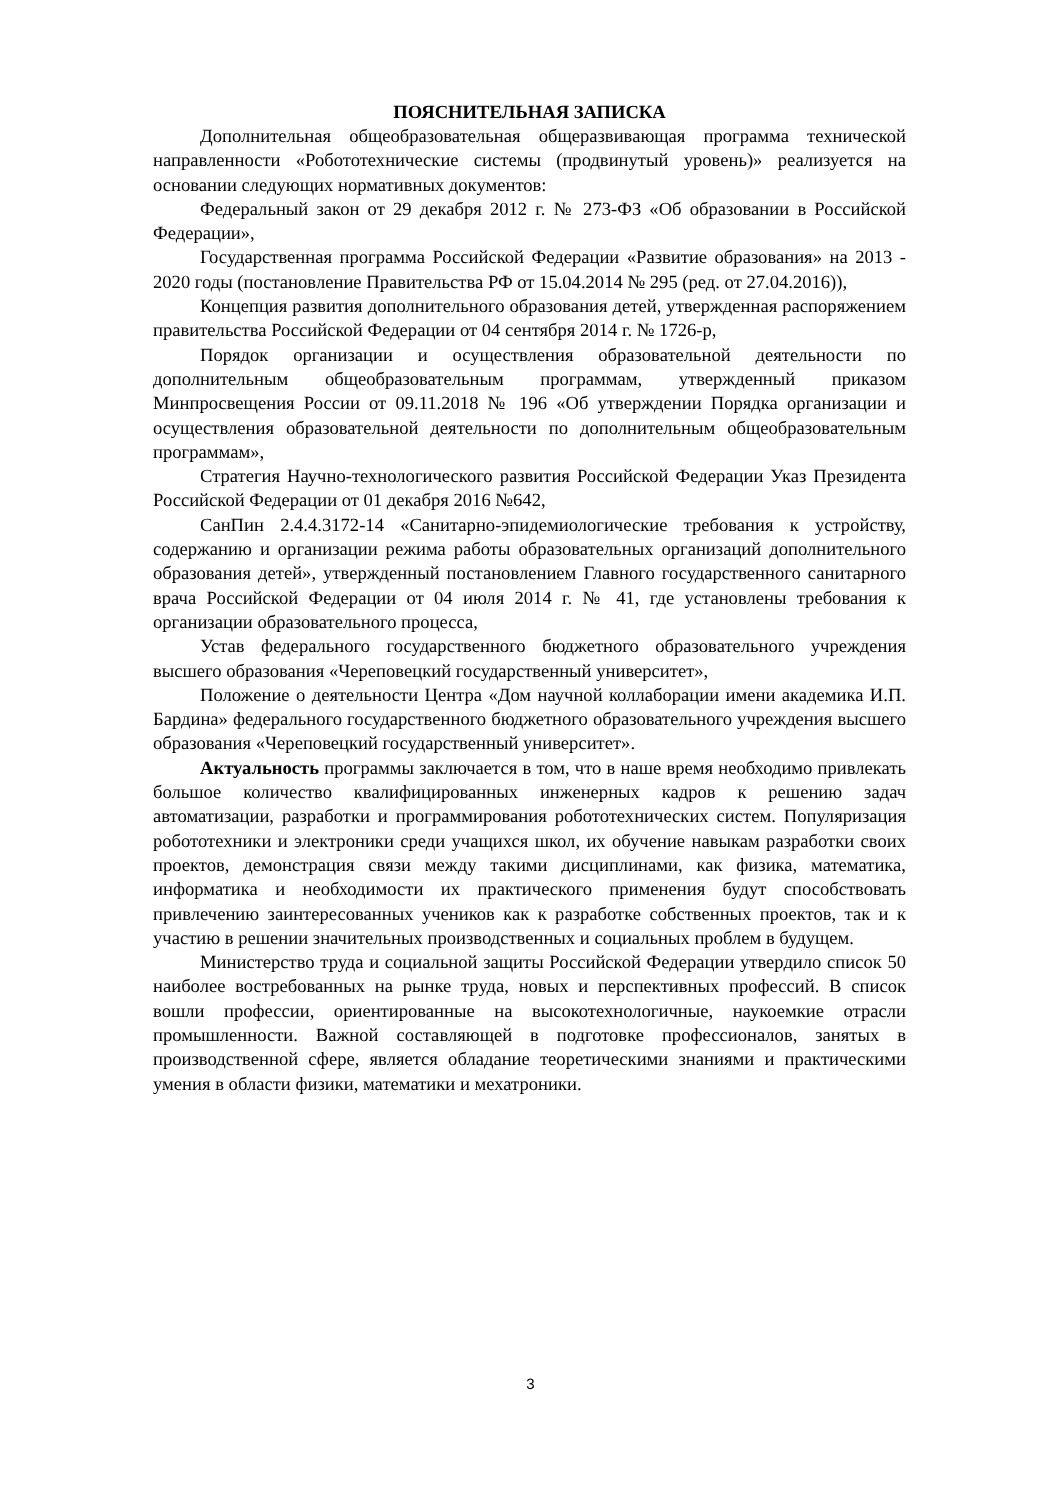ПОЯСНИТЕЛЬНАЯ ЗАПИСКА
Дополнительная общеобразовательная общеразвивающая программа технической направленности «Робототехнические системы (продвинутый уровень)» реализуется на основании следующих нормативных документов:
Федеральный закон от 29 декабря 2012 г. № 273-ФЗ «Об образовании в Российской Федерации»,
Государственная программа Российской Федерации «Развитие образования» на 2013 - 2020 годы (постановление Правительства РФ от 15.04.2014 № 295 (ред. от 27.04.2016)),
Концепция развития дополнительного образования детей, утвержденная распоряжением правительства Российской Федерации от 04 сентября 2014 г. № 1726-р,
Порядок организации и осуществления образовательной деятельности по дополнительным общеобразовательным программам, утвержденный приказом Минпросвещения России от 09.11.2018 № 196 «Об утверждении Порядка организации и осуществления образовательной деятельности по дополнительным общеобразовательным программам»,
Стратегия Научно-технологического развития Российской Федерации Указ Президента Российской Федерации от 01 декабря 2016 №642,
СанПин 2.4.4.3172-14 «Санитарно-эпидемиологические требования к устройству, содержанию и организации режима работы образовательных организаций дополнительного образования детей», утвержденный постановлением Главного государственного санитарного врача Российской Федерации от 04 июля 2014 г. № 41, где установлены требования к организации образовательного процесса,
Устав федерального государственного бюджетного образовательного учреждения высшего образования «Череповецкий государственный университет»,
Положение о деятельности Центра «Дом научной коллаборации имени академика И.П. Бардина» федерального государственного бюджетного образовательного учреждения высшего образования «Череповецкий государственный университет».
Актуальность программы заключается в том, что в наше время необходимо привлекать большое количество квалифицированных инженерных кадров к решению задач автоматизации, разработки и программирования робототехнических систем. Популяризация робототехники и электроники среди учащихся школ, их обучение навыкам разработки своих проектов, демонстрация связи между такими дисциплинами, как физика, математика, информатика и необходимости их практического применения будут способствовать привлечению заинтересованных учеников как к разработке собственных проектов, так и к участию в решении значительных производственных и социальных проблем в будущем.
Министерство труда и социальной защиты Российской Федерации утвердило список 50 наиболее востребованных на рынке труда, новых и перспективных профессий. В список вошли профессии, ориентированные на высокотехнологичные, наукоемкие отрасли промышленности. Важной составляющей в подготовке профессионалов, занятых в производственной сфере, является обладание теоретическими знаниями и практическими умения в области физики, математики и мехатроники.
3